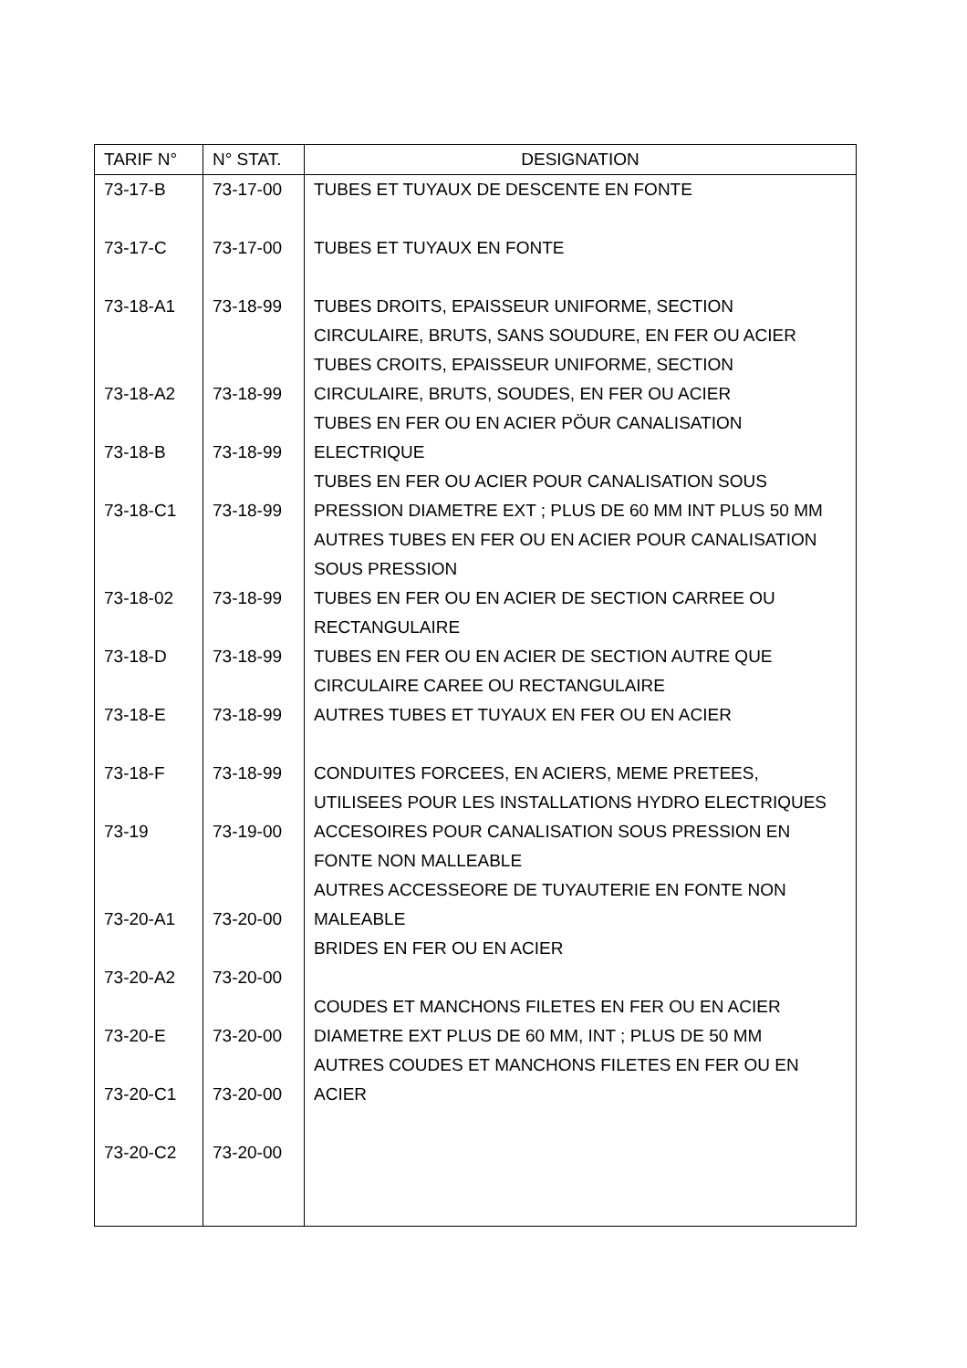| TARIF N° | N° STAT. | DESIGNATION |
| --- | --- | --- |
| 73-17-B 73-17-C 73-18-A1 73-18-A2 73-18-B 73-18-C1 73-18-02 73-18-D 73-18-E 73-18-F 73-19 73-20-A1 73-20-A2 73-20-E 73-20-C1 73-20-C2 | 73-17-00 73-17-00 73-18-99 73-18-99 73-18-99 73-18-99 73-18-99 73-18-99 73-18-99 73-18-99 73-19-00 73-20-00 73-20-00 73-20-00 73-20-00 73-20-00 | TUBES ET TUYAUX DE DESCENTE EN FONTE TUBES ET TUYAUX EN FONTE TUBES DROITS, EPAISSEUR UNIFORME, SECTION CIRCULAIRE, BRUTS, SANS SOUDURE, EN FER OU ACIER TUBES CROITS, EPAISSEUR UNIFORME, SECTION CIRCULAIRE, BRUTS, SOUDES, EN FER OU ACIER TUBES EN FER OU EN ACIER PÖUR CANALISATION ELECTRIQUE TUBES EN FER OU ACIER POUR CANALISATION SOUS PRESSION DIAMETRE EXT ; PLUS DE 60 MM INT PLUS 50 MM AUTRES TUBES EN FER OU EN ACIER POUR CANALISATION SOUS PRESSION TUBES EN FER OU EN ACIER DE SECTION CARREE OU RECTANGULAIRE TUBES EN FER OU EN ACIER DE SECTION AUTRE QUE CIRCULAIRE CAREE OU RECTANGULAIRE AUTRES TUBES ET TUYAUX EN FER OU EN ACIER CONDUITES FORCEES, EN ACIERS, MEME PRETEES, UTILISEES POUR LES INSTALLATIONS HYDRO ELECTRIQUES ACCESOIRES POUR CANALISATION SOUS PRESSION EN FONTE NON MALLEABLE AUTRES ACCESSEORE DE TUYAUTERIE EN FONTE NON MALEABLE BRIDES EN FER OU EN ACIER COUDES ET MANCHONS FILETES EN FER OU EN ACIER DIAMETRE EXT PLUS DE 60 MM, INT ; PLUS DE 50 MM AUTRES COUDES ET MANCHONS FILETES EN FER OU EN ACIER |